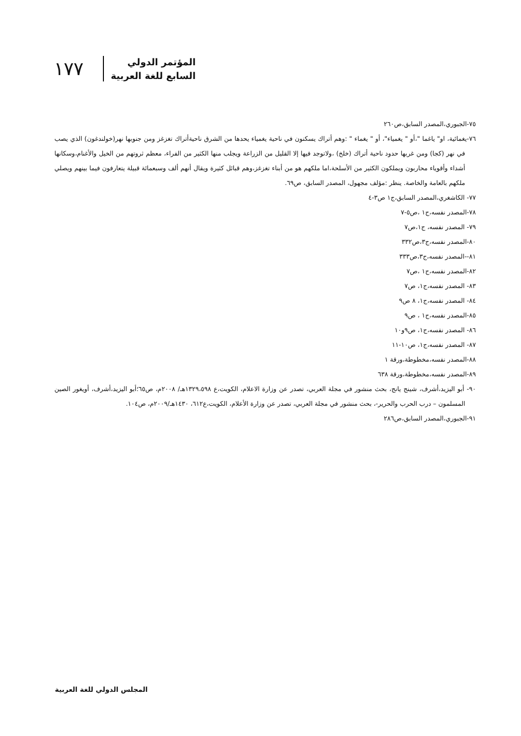١٧٧
المؤتمر الدولي
السابع للغة العربية
٧٥-الجبوري،المصدر السابق،ص٢٦٠
٧٦-يغمائية، او" ياغما "،أو " يغمياء"، أو " يغماء " :وهم أتراك يسكنون في ناحية يغمياء يحدها من الشرق ناحيةأتراك تغزغز ومن جنوبها نهر(خولندغون) الذي يصب في نهر (كجا) ومن غربها حدود ناحية أتراك (خلخ) ،ولاتوجد فيها إلا القليل من الزراعة ويجلب منها الكثير من الفراء، معظم ثروتهم من الخيل والأغنام،وسكانها أشداء وأقوياء محاربون ويملكون الكثير من الأسلحة،اما ملكهم هو من أبناء تغزغز،وهم قبائل كثيرة ويقال أنهم ألف وسبعمائة قبيلة يتعارفون فيما بينهم ويصلي ملكهم بالعامة والخاصة. ينظر :مؤلف مجهول، المصدر السابق، ص٦٩.
٧٧- الكاشغري،المصدر السابق،ج١ ص٣-٤
٧٨-المصدر نفسه،ج١ ،ص٥-٧
٧٩- المصدر نفسه، ج١،ص٧
٨٠-المصدر نفسه،ج٣،ص٣٣٢
٨١--المصدر نفسه،ج٣،ص٣٣٣
٨٢-المصدر نفسه،ج١ ،ص٧
٨٣- المصدر نفسه،ج١، ص٧
٨٤- المصدر نفسه،ج١، ٨ ص٩
٨٥-المصدر نفسه،ج١ ، ص٩
٨٦- المصدر نفسه،ج١، ص٩و١٠
٨٧- المصدر نفسه،ج١، ص١٠-١١
٨٨-المصدر نفسه،مخطوطة،ورقة ١
٨٩-المصدر نفسه،مخطوطة،ورقة ٦٣٨
٩٠- أبو اليزيد،أشرف، شينج يانج، بحث منشور في مجلة العربي، تصدر عن وزارة الاعلام، الكويت،ع ١٣٢٩،٥٩٨هـ/ ٢٠٠٨م، ص٦٥؛أبو اليزيد،أشرف، أويغور الصين المسلمون – درب الحرب والحرير-، بحث منشور في مجلة العربي، تصدر عن وزارة الأعلام، الكويت،ع٦١٢، ١٤٣٠هـ/٢٠٠٩م، ص١٠٤.
٩١-الجبوري،المصدر السابق،ص٢٨٦
المجلس الدولي للغة العربية